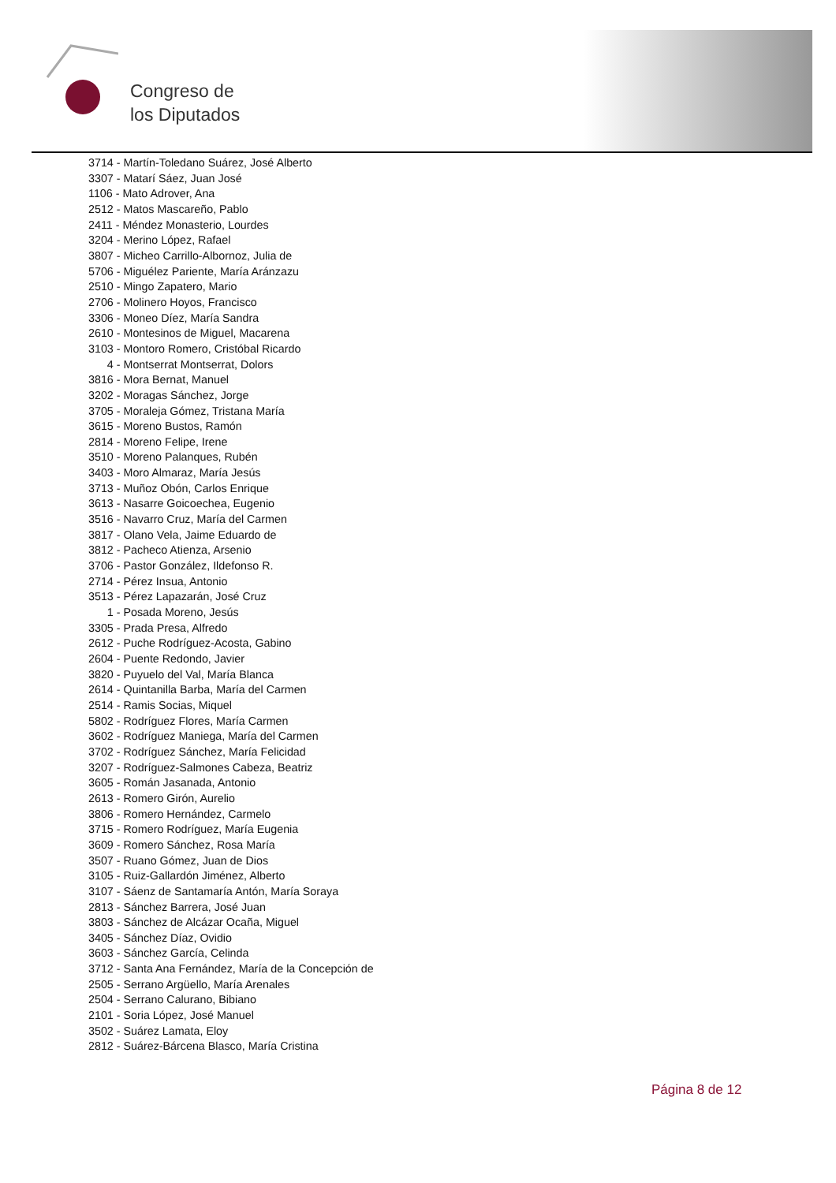Congreso de
los Diputados
3714 - Martín-Toledano Suárez, José Alberto
3307 - Matarí Sáez, Juan José
1106 - Mato Adrover, Ana
2512 - Matos Mascareño, Pablo
2411 - Méndez Monasterio, Lourdes
3204 - Merino López, Rafael
3807 - Micheo Carrillo-Albornoz, Julia de
5706 - Miguélez Pariente, María Aránzazu
2510 - Mingo Zapatero, Mario
2706 - Molinero Hoyos, Francisco
3306 - Moneo Díez, María Sandra
2610 - Montesinos de Miguel, Macarena
3103 - Montoro Romero, Cristóbal Ricardo
4 - Montserrat Montserrat, Dolors
3816 - Mora Bernat, Manuel
3202 - Moragas Sánchez, Jorge
3705 - Moraleja Gómez, Tristana María
3615 - Moreno Bustos, Ramón
2814 - Moreno Felipe, Irene
3510 - Moreno Palanques, Rubén
3403 - Moro Almaraz, María Jesús
3713 - Muñoz Obón, Carlos Enrique
3613 - Nasarre Goicoechea, Eugenio
3516 - Navarro Cruz, María del Carmen
3817 - Olano Vela, Jaime Eduardo de
3812 - Pacheco Atienza, Arsenio
3706 - Pastor González, Ildefonso R.
2714 - Pérez Insua, Antonio
3513 - Pérez Lapazarán, José Cruz
1 - Posada Moreno, Jesús
3305 - Prada Presa, Alfredo
2612 - Puche Rodríguez-Acosta, Gabino
2604 - Puente Redondo, Javier
3820 - Puyuelo del Val, María Blanca
2614 - Quintanilla Barba, María del Carmen
2514 - Ramis Socias, Miquel
5802 - Rodríguez Flores, María Carmen
3602 - Rodríguez Maniega, María del Carmen
3702 - Rodríguez Sánchez, María Felicidad
3207 - Rodríguez-Salmones Cabeza, Beatriz
3605 - Román Jasanada, Antonio
2613 - Romero Girón, Aurelio
3806 - Romero Hernández, Carmelo
3715 - Romero Rodríguez, María Eugenia
3609 - Romero Sánchez, Rosa María
3507 - Ruano Gómez, Juan de Dios
3105 - Ruiz-Gallardón Jiménez, Alberto
3107 - Sáenz de Santamaría Antón, María Soraya
2813 - Sánchez Barrera, José Juan
3803 - Sánchez de Alcázar Ocaña, Miguel
3405 - Sánchez Díaz, Ovidio
3603 - Sánchez García, Celinda
3712 - Santa Ana Fernández, María de la Concepción de
2505 - Serrano Argüello, María Arenales
2504 - Serrano Calurano, Bibiano
2101 - Soria López, José Manuel
3502 - Suárez Lamata, Eloy
2812 - Suárez-Bárcena Blasco, María Cristina
Página 8 de 12